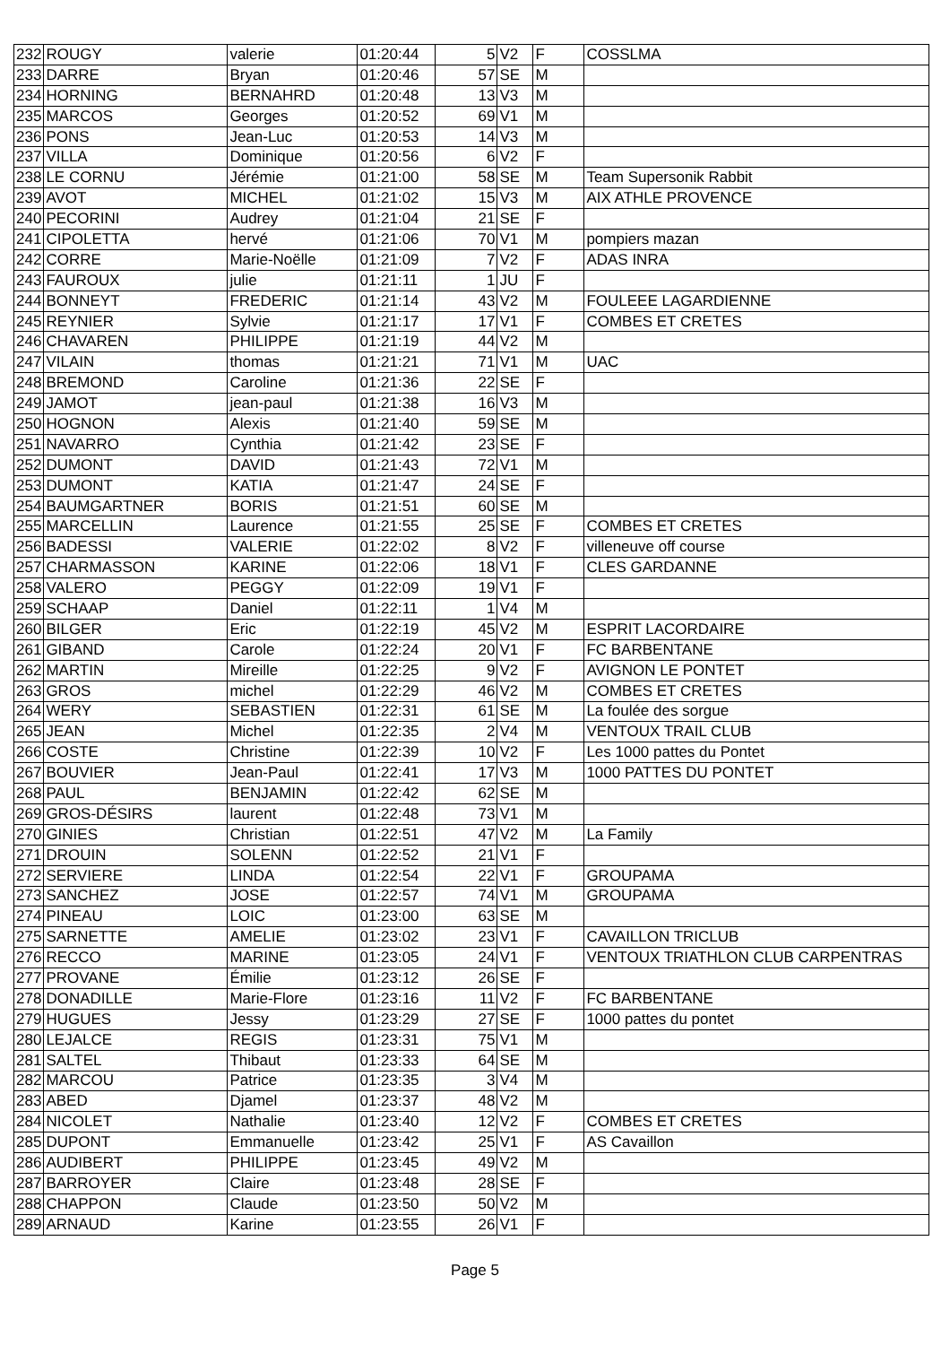| 232 | ROUGY | valerie | 01:20:44 | 5 | V2 | F | COSSLMA |
| 233 | DARRE | Bryan | 01:20:46 | 57 | SE | M | |
| 234 | HORNING | BERNAHRD | 01:20:48 | 13 | V3 | M | |
| 235 | MARCOS | Georges | 01:20:52 | 69 | V1 | M | |
| 236 | PONS | Jean-Luc | 01:20:53 | 14 | V3 | M | |
| 237 | VILLA | Dominique | 01:20:56 | 6 | V2 | F | |
| 238 | LE CORNU | Jérémie | 01:21:00 | 58 | SE | M | Team Supersonik Rabbit |
| 239 | AVOT | MICHEL | 01:21:02 | 15 | V3 | M | AIX ATHLE PROVENCE |
| 240 | PECORINI | Audrey | 01:21:04 | 21 | SE | F | |
| 241 | CIPOLETTA | hervé | 01:21:06 | 70 | V1 | M | pompiers mazan |
| 242 | CORRE | Marie-Noëlle | 01:21:09 | 7 | V2 | F | ADAS INRA |
| 243 | FAUROUX | julie | 01:21:11 | 1 | JU | F | |
| 244 | BONNEYT | FREDERIC | 01:21:14 | 43 | V2 | M | FOULEEE LAGARDIENNE |
| 245 | REYNIER | Sylvie | 01:21:17 | 17 | V1 | F | COMBES ET CRETES |
| 246 | CHAVAREN | PHILIPPE | 01:21:19 | 44 | V2 | M | |
| 247 | VILAIN | thomas | 01:21:21 | 71 | V1 | M | UAC |
| 248 | BREMOND | Caroline | 01:21:36 | 22 | SE | F | |
| 249 | JAMOT | jean-paul | 01:21:38 | 16 | V3 | M | |
| 250 | HOGNON | Alexis | 01:21:40 | 59 | SE | M | |
| 251 | NAVARRO | Cynthia | 01:21:42 | 23 | SE | F | |
| 252 | DUMONT | DAVID | 01:21:43 | 72 | V1 | M | |
| 253 | DUMONT | KATIA | 01:21:47 | 24 | SE | F | |
| 254 | BAUMGARTNER | BORIS | 01:21:51 | 60 | SE | M | |
| 255 | MARCELLIN | Laurence | 01:21:55 | 25 | SE | F | COMBES ET CRETES |
| 256 | BADESSI | VALERIE | 01:22:02 | 8 | V2 | F | villeneuve off course |
| 257 | CHARMASSON | KARINE | 01:22:06 | 18 | V1 | F | CLES GARDANNE |
| 258 | VALERO | PEGGY | 01:22:09 | 19 | V1 | F | |
| 259 | SCHAAP | Daniel | 01:22:11 | 1 | V4 | M | |
| 260 | BILGER | Eric | 01:22:19 | 45 | V2 | M | ESPRIT LACORDAIRE |
| 261 | GIBAND | Carole | 01:22:24 | 20 | V1 | F | FC BARBENTANE |
| 262 | MARTIN | Mireille | 01:22:25 | 9 | V2 | F | AVIGNON LE PONTET |
| 263 | GROS | michel | 01:22:29 | 46 | V2 | M | COMBES ET CRETES |
| 264 | WERY | SEBASTIEN | 01:22:31 | 61 | SE | M | La foulée des sorgue |
| 265 | JEAN | Michel | 01:22:35 | 2 | V4 | M | VENTOUX TRAIL CLUB |
| 266 | COSTE | Christine | 01:22:39 | 10 | V2 | F | Les 1000 pattes du Pontet |
| 267 | BOUVIER | Jean-Paul | 01:22:41 | 17 | V3 | M | 1000 PATTES DU PONTET |
| 268 | PAUL | BENJAMIN | 01:22:42 | 62 | SE | M | |
| 269 | GROS-DÉSIRS | laurent | 01:22:48 | 73 | V1 | M | |
| 270 | GINIES | Christian | 01:22:51 | 47 | V2 | M | La Family |
| 271 | DROUIN | SOLENN | 01:22:52 | 21 | V1 | F | |
| 272 | SERVIERE | LINDA | 01:22:54 | 22 | V1 | F | GROUPAMA |
| 273 | SANCHEZ | JOSE | 01:22:57 | 74 | V1 | M | GROUPAMA |
| 274 | PINEAU | LOIC | 01:23:00 | 63 | SE | M | |
| 275 | SARNETTE | AMELIE | 01:23:02 | 23 | V1 | F | CAVAILLON TRICLUB |
| 276 | RECCO | MARINE | 01:23:05 | 24 | V1 | F | VENTOUX TRIATHLON CLUB CARPENTRAS |
| 277 | PROVANE | Émilie | 01:23:12 | 26 | SE | F | |
| 278 | DONADILLE | Marie-Flore | 01:23:16 | 11 | V2 | F | FC BARBENTANE |
| 279 | HUGUES | Jessy | 01:23:29 | 27 | SE | F | 1000 pattes du pontet |
| 280 | LEJALCE | REGIS | 01:23:31 | 75 | V1 | M | |
| 281 | SALTEL | Thibaut | 01:23:33 | 64 | SE | M | |
| 282 | MARCOU | Patrice | 01:23:35 | 3 | V4 | M | |
| 283 | ABED | Djamel | 01:23:37 | 48 | V2 | M | |
| 284 | NICOLET | Nathalie | 01:23:40 | 12 | V2 | F | COMBES ET CRETES |
| 285 | DUPONT | Emmanuelle | 01:23:42 | 25 | V1 | F | AS Cavaillon |
| 286 | AUDIBERT | PHILIPPE | 01:23:45 | 49 | V2 | M | |
| 287 | BARROYER | Claire | 01:23:48 | 28 | SE | F | |
| 288 | CHAPPON | Claude | 01:23:50 | 50 | V2 | M | |
| 289 | ARNAUD | Karine | 01:23:55 | 26 | V1 | F | |
Page 5